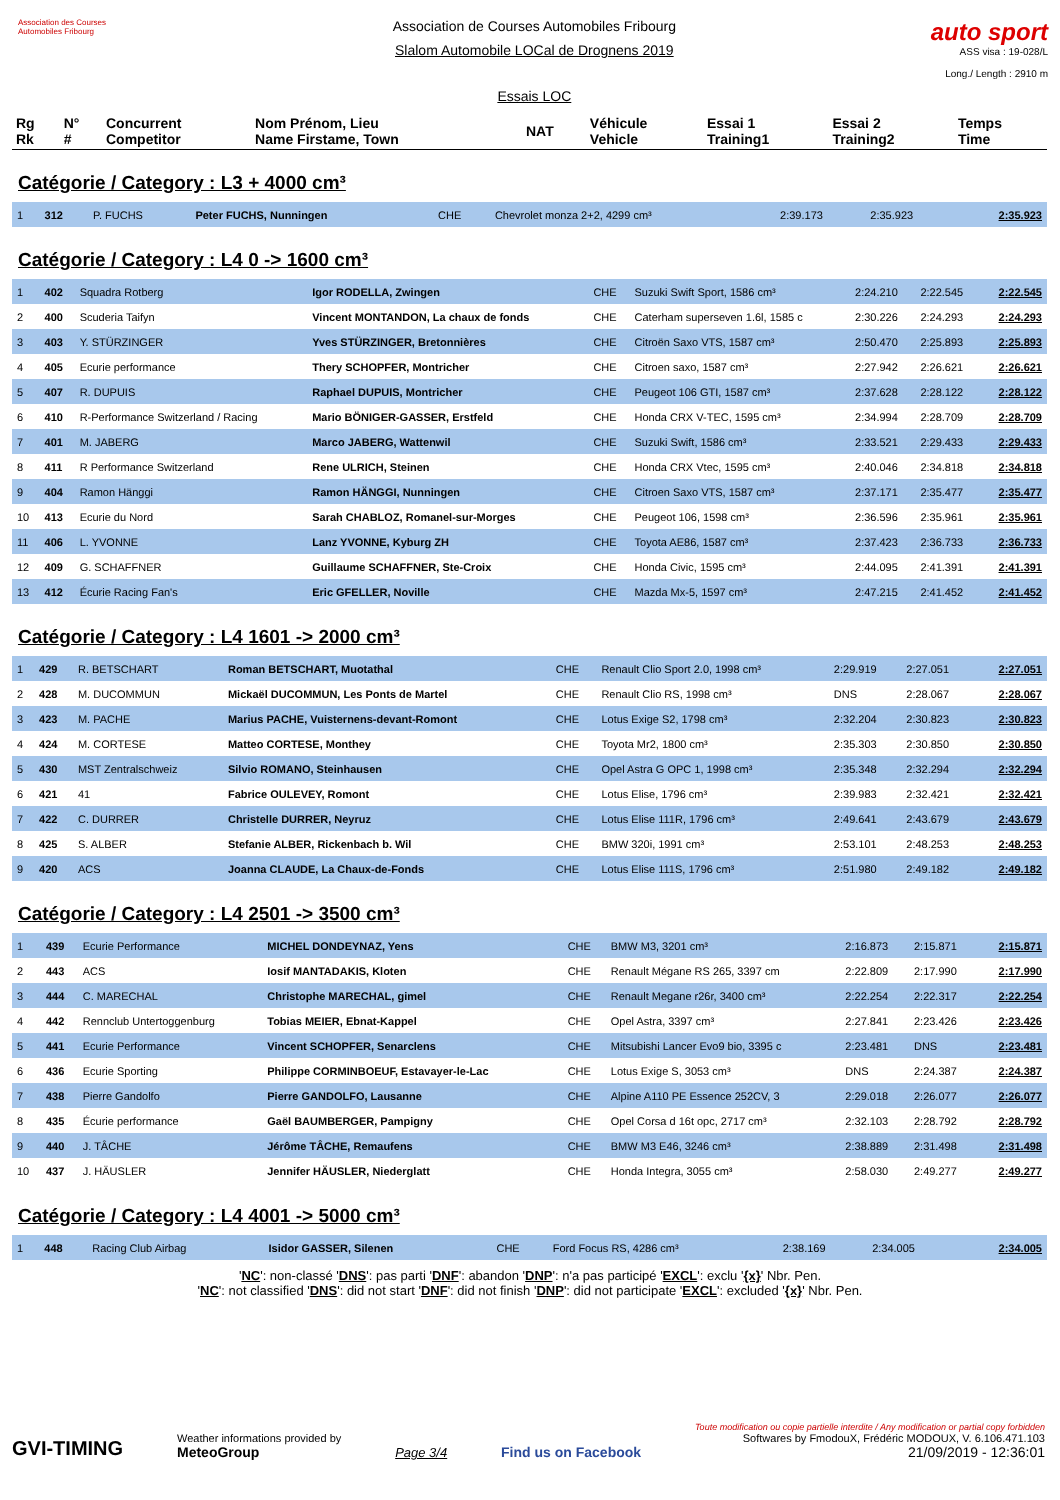Association des Courses Automobiles Fribourg
Association de Courses Automobiles Fribourg
Slalom Automobile LOCal de Drognens 2019
Essais LOC
auto sport
ASS visa : 19-028/L
Long./ Length : 2910 m
| Rg Rk | N° # | Concurrent Competitor | Nom Prénom, Lieu Name Firstame, Town | NAT | Véhicule Vehicle | Essai 1 Training1 | Essai 2 Training2 | Temps Time |
| --- | --- | --- | --- | --- | --- | --- | --- | --- |
Catégorie / Category : L3 + 4000 cm³
| 1 | 312 | P. FUCHS | Peter FUCHS, Nunningen | CHE | Chevrolet monza 2+2, 4299 cm³ | 2:39.173 | 2:35.923 | 2:35.923 |
Catégorie / Category : L4 0 -> 1600 cm³
| 1 | 402 | Squadra Rotberg | Igor RODELLA, Zwingen | CHE | Suzuki Swift Sport, 1586 cm³ | 2:24.210 | 2:22.545 | 2:22.545 |
| 2 | 400 | Scuderia Taifyn | Vincent MONTANDON, La chaux de fonds | CHE | Caterham superseven 1.6l, 1585 c | 2:30.226 | 2:24.293 | 2:24.293 |
| 3 | 403 | Y. STÜRZINGER | Yves STÜRZINGER, Bretonnières | CHE | Citroën Saxo VTS, 1587 cm³ | 2:50.470 | 2:25.893 | 2:25.893 |
| 4 | 405 | Ecurie performance | Thery SCHOPFER, Montricher | CHE | Citroen saxo, 1587 cm³ | 2:27.942 | 2:26.621 | 2:26.621 |
| 5 | 407 | R. DUPUIS | Raphael DUPUIS, Montricher | CHE | Peugeot 106 GTI, 1587 cm³ | 2:37.628 | 2:28.122 | 2:28.122 |
| 6 | 410 | R-Performance Switzerland / Racing | Mario BÖNIGER-GASSER, Erstfeld | CHE | Honda CRX V-TEC, 1595 cm³ | 2:34.994 | 2:28.709 | 2:28.709 |
| 7 | 401 | M. JABERG | Marco JABERG, Wattenwil | CHE | Suzuki Swift, 1586 cm³ | 2:33.521 | 2:29.433 | 2:29.433 |
| 8 | 411 | R Performance Switzerland | Rene ULRICH, Steinen | CHE | Honda CRX Vtec, 1595 cm³ | 2:40.046 | 2:34.818 | 2:34.818 |
| 9 | 404 | Ramon Hänggi | Ramon HÄNGGI, Nunningen | CHE | Citroen Saxo VTS, 1587 cm³ | 2:37.171 | 2:35.477 | 2:35.477 |
| 10 | 413 | Ecurie du Nord | Sarah CHABLOZ, Romanel-sur-Morges | CHE | Peugeot 106, 1598 cm³ | 2:36.596 | 2:35.961 | 2:35.961 |
| 11 | 406 | L. YVONNE | Lanz YVONNE, Kyburg ZH | CHE | Toyota AE86, 1587 cm³ | 2:37.423 | 2:36.733 | 2:36.733 |
| 12 | 409 | G. SCHAFFNER | Guillaume SCHAFFNER, Ste-Croix | CHE | Honda Civic, 1595 cm³ | 2:44.095 | 2:41.391 | 2:41.391 |
| 13 | 412 | Écurie Racing Fan's | Eric GFELLER, Noville | CHE | Mazda Mx-5, 1597 cm³ | 2:47.215 | 2:41.452 | 2:41.452 |
Catégorie / Category : L4 1601 -> 2000 cm³
| 1 | 429 | R. BETSCHART | Roman BETSCHART, Muotathal | CHE | Renault Clio Sport 2.0, 1998 cm³ | 2:29.919 | 2:27.051 | 2:27.051 |
| 2 | 428 | M. DUCOMMUN | Mickaël DUCOMMUN, Les Ponts de Martel | CHE | Renault Clio RS, 1998 cm³ | DNS | 2:28.067 | 2:28.067 |
| 3 | 423 | M. PACHE | Marius PACHE, Vuisternens-devant-Romont | CHE | Lotus Exige S2, 1798 cm³ | 2:32.204 | 2:30.823 | 2:30.823 |
| 4 | 424 | M. CORTESE | Matteo CORTESE, Monthey | CHE | Toyota Mr2, 1800 cm³ | 2:35.303 | 2:30.850 | 2:30.850 |
| 5 | 430 | MST Zentralschweiz | Silvio ROMANO, Steinhausen | CHE | Opel Astra G OPC 1, 1998 cm³ | 2:35.348 | 2:32.294 | 2:32.294 |
| 6 | 421 | 41 | Fabrice OULEVEY, Romont | CHE | Lotus Elise, 1796 cm³ | 2:39.983 | 2:32.421 | 2:32.421 |
| 7 | 422 | C. DURRER | Christelle DURRER, Neyruz | CHE | Lotus Elise 111R, 1796 cm³ | 2:49.641 | 2:43.679 | 2:43.679 |
| 8 | 425 | S. ALBER | Stefanie ALBER, Rickenbach b. Wil | CHE | BMW 320i, 1991 cm³ | 2:53.101 | 2:48.253 | 2:48.253 |
| 9 | 420 | ACS | Joanna CLAUDE, La Chaux-de-Fonds | CHE | Lotus Elise 111S, 1796 cm³ | 2:51.980 | 2:49.182 | 2:49.182 |
Catégorie / Category : L4 2501 -> 3500 cm³
| 1 | 439 | Ecurie Performance | MICHEL DONDEYNAZ, Yens | CHE | BMW M3, 3201 cm³ | 2:16.873 | 2:15.871 | 2:15.871 |
| 2 | 443 | ACS | Iosif MANTADAKIS, Kloten | CHE | Renault Mégane RS 265, 3397 cm | 2:22.809 | 2:17.990 | 2:17.990 |
| 3 | 444 | C. MARECHAL | Christophe MARECHAL, gimel | CHE | Renault Megane r26r, 3400 cm³ | 2:22.254 | 2:22.317 | 2:22.254 |
| 4 | 442 | Rennclub Untertoggenburg | Tobias MEIER, Ebnat-Kappel | CHE | Opel Astra, 3397 cm³ | 2:27.841 | 2:23.426 | 2:23.426 |
| 5 | 441 | Ecurie Performance | Vincent SCHOPFER, Senarclens | CHE | Mitsubishi Lancer Evo9 bio, 3395 c | 2:23.481 | DNS | 2:23.481 |
| 6 | 436 | Ecurie Sporting | Philippe CORMINBOEUF, Estavayer-le-Lac | CHE | Lotus Exige S, 3053 cm³ | DNS | 2:24.387 | 2:24.387 |
| 7 | 438 | Pierre Gandolfo | Pierre GANDOLFO, Lausanne | CHE | Alpine A110 PE Essence 252CV, 3 | 2:29.018 | 2:26.077 | 2:26.077 |
| 8 | 435 | Écurie performance | Gaël BAUMBERGER, Pampigny | CHE | Opel Corsa d 16t opc, 2717 cm³ | 2:32.103 | 2:28.792 | 2:28.792 |
| 9 | 440 | J. TÂCHE | Jérôme TÂCHE, Remaufens | CHE | BMW M3 E46, 3246 cm³ | 2:38.889 | 2:31.498 | 2:31.498 |
| 10 | 437 | J. HÄUSLER | Jennifer HÄUSLER, Niederglatt | CHE | Honda Integra, 3055 cm³ | 2:58.030 | 2:49.277 | 2:49.277 |
Catégorie / Category : L4 4001 -> 5000 cm³
| 1 | 448 | Racing Club Airbag | Isidor GASSER, Silenen | CHE | Ford Focus RS, 4286 cm³ | 2:38.169 | 2:34.005 | 2:34.005 |
'NC': non-classé 'DNS': pas parti 'DNF': abandon 'DNP': n'a pas participé 'EXCL': exclu '{x}' Nbr. Pen.
'NC': not classified 'DNS': did not start 'DNF': did not finish 'DNP': did not participate 'EXCL': excluded '{x}' Nbr. Pen.
GVI-TIMING
Weather informations provided by
MeteoGroup
Page 3/4
Find us on Facebook
Toute modification ou copie partielle interdite / Any modification or partial copy forbidden
Softwares by FmodouX, Frédéric MODOUX, V. 6.106.471.103
21/09/2019 - 12:36:01